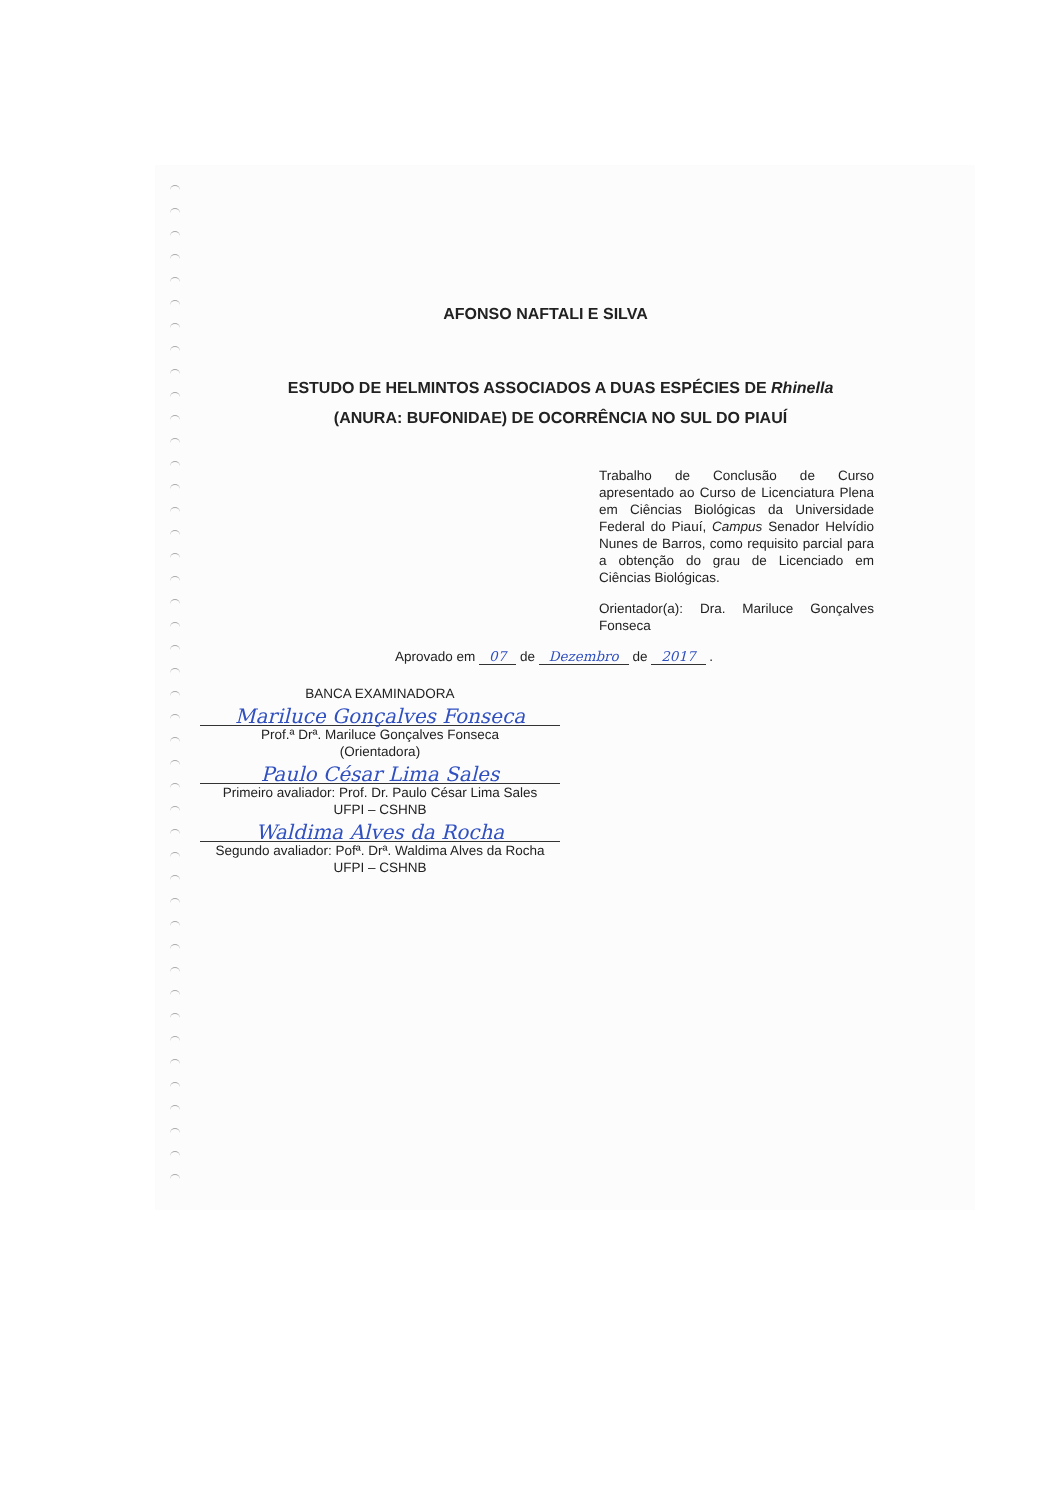AFONSO NAFTALI E SILVA
ESTUDO DE HELMINTOS ASSOCIADOS A DUAS ESPÉCIES DE Rhinella (ANURA: BUFONIDAE) DE OCORRÊNCIA NO SUL DO PIAUÍ
Trabalho de Conclusão de Curso apresentado ao Curso de Licenciatura Plena em Ciências Biológicas da Universidade Federal do Piauí, Campus Senador Helvídio Nunes de Barros, como requisito parcial para a obtenção do grau de Licenciado em Ciências Biológicas.
Orientador(a): Dra. Mariluce Gonçalves Fonseca
Aprovado em 07 de Dezembro de 2017 .
BANCA EXAMINADORA
Mariluce Gonçalves Fonseca
Prof.ª Drª. Mariluce Gonçalves Fonseca
(Orientadora)
Paulo César Lima Sales
Primeiro avaliador: Prof. Dr. Paulo César Lima Sales
UFPI – CSHNB
Waldima Alves da Rocha
Segundo avaliador: Pofª. Drª. Waldima Alves da Rocha
UFPI – CSHNB